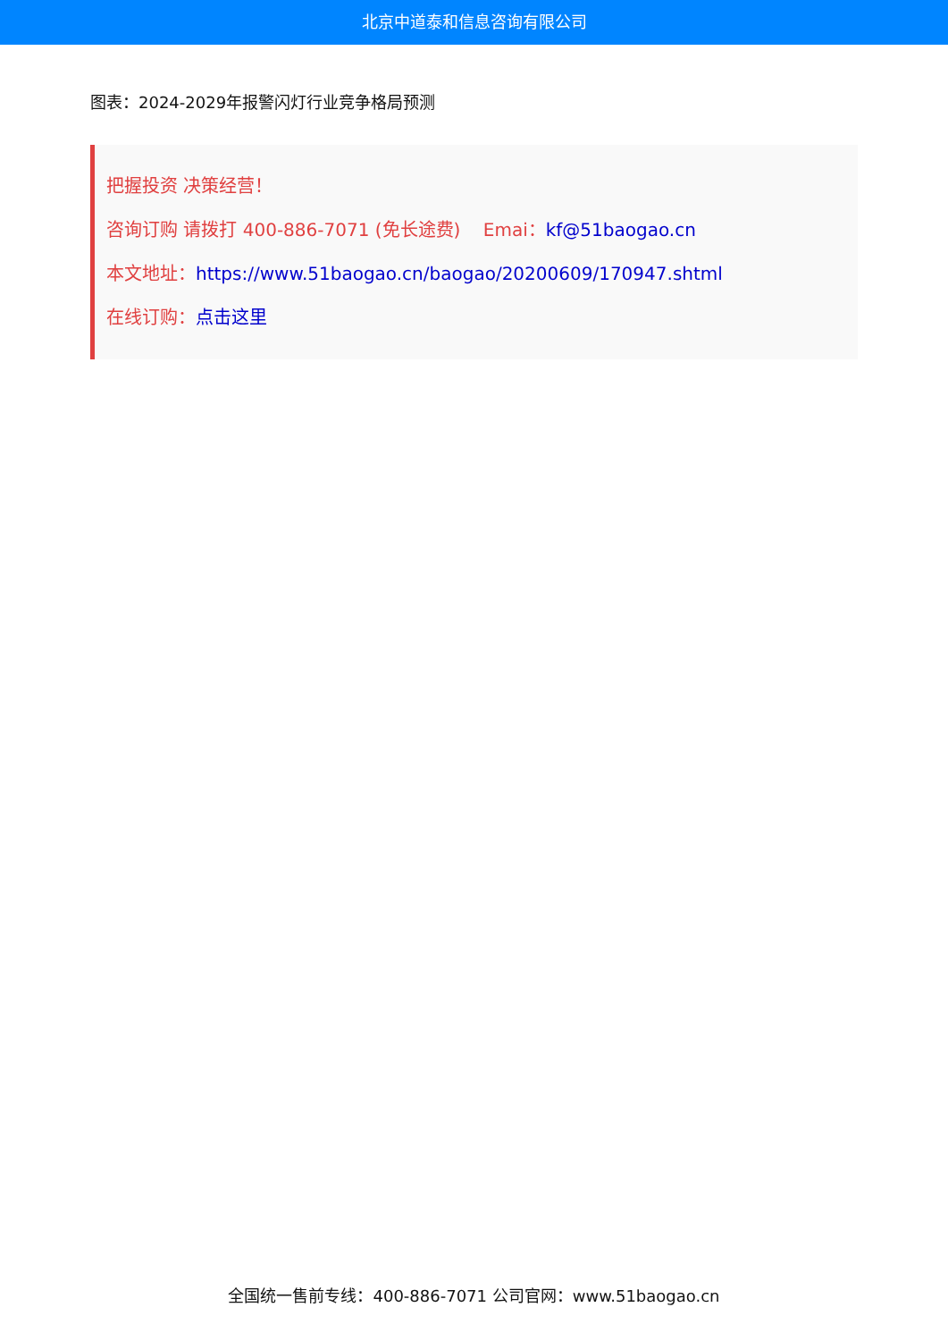北京中道泰和信息咨询有限公司
图表：2024-2029年报警闪灯行业竞争格局预测
把握投资 决策经营！
咨询订购 请拨打 400-886-7071 (免长途费) Emai：kf@51baogao.cn
本文地址：https://www.51baogao.cn/baogao/20200609/170947.shtml
在线订购：点击这里
全国统一售前专线：400-886-7071 公司官网：www.51baogao.cn